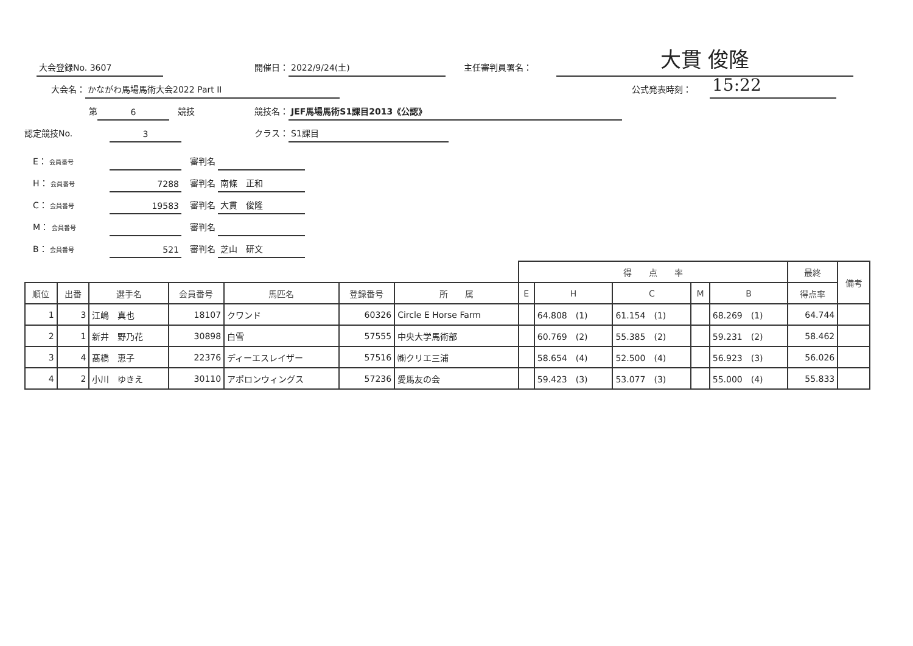大会登録No. 3607 開催日： 2022/9/24(土) 主任審判員署名： 大貫 俊隆
大会名： かながわ馬場馬術大会2022 Part II 公式発表時刻： 15:22
第 6　競技 競技名： JEF馬場馬術S1課目2013《公認》
認定競技No. 3 クラス： S1課目
　E： 会員番号 　審判名
　H： 会員番号 7288　審判名 南條　正和
　C： 会員番号 19583　審判名 大貫　俊隆
　M： 会員番号 　審判名
　B： 会員番号 521　審判名 芝山　研文
| | | | | | | | 得 点 率 | | | | | 最終 | 備考 |
| 順位 | 出番 | 選手名 | 会員番号 | 馬匹名 | 登録番号 | 所 属 | E | H | C | M | B | 得点率 | |
| 1 | 3 | 江嶋 真也 | 18107 | クワンド | 60326 | Circle E Horse Farm | | 64.808 (1) | 61.154 (1) | | 68.269 (1) | 64.744 | |
| 2 | 1 | 新井 野乃花 | 30898 | 白雪 | 57555 | 中央大学馬術部 | | 60.769 (2) | 55.385 (2) | | 59.231 (2) | 58.462 | |
| 3 | 4 | 髙橋 恵子 | 22376 | ディーエスレイザー | 57516 | ㈱クリエ三浦 | | 58.654 (4) | 52.500 (4) | | 56.923 (3) | 56.026 | |
| 4 | 2 | 小川 ゆきえ | 30110 | アポロンウィングス | 57236 | 愛馬友の会 | | 59.423 (3) | 53.077 (3) | | 55.000 (4) | 55.833 | |